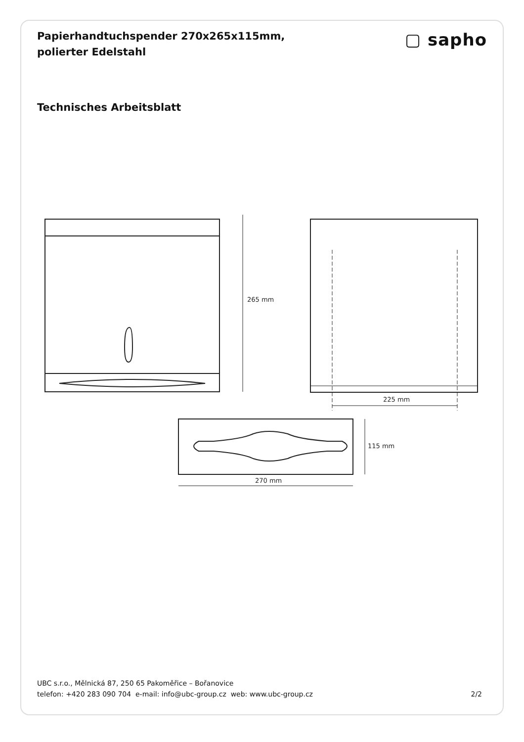Papierhandtuchspender 270x265x115mm, polierter Edelstahl
▢ sapho
Technisches Arbeitsblatt
265 mm
225 mm
115 mm
270 mm
UBC s.r.o., Mělnická 87, 250 65 Pakoměřice – Bořanovice
telefon: +420 283 090 704 e-mail: info@ubc-group.cz web: www.ubc-group.cz 2/2